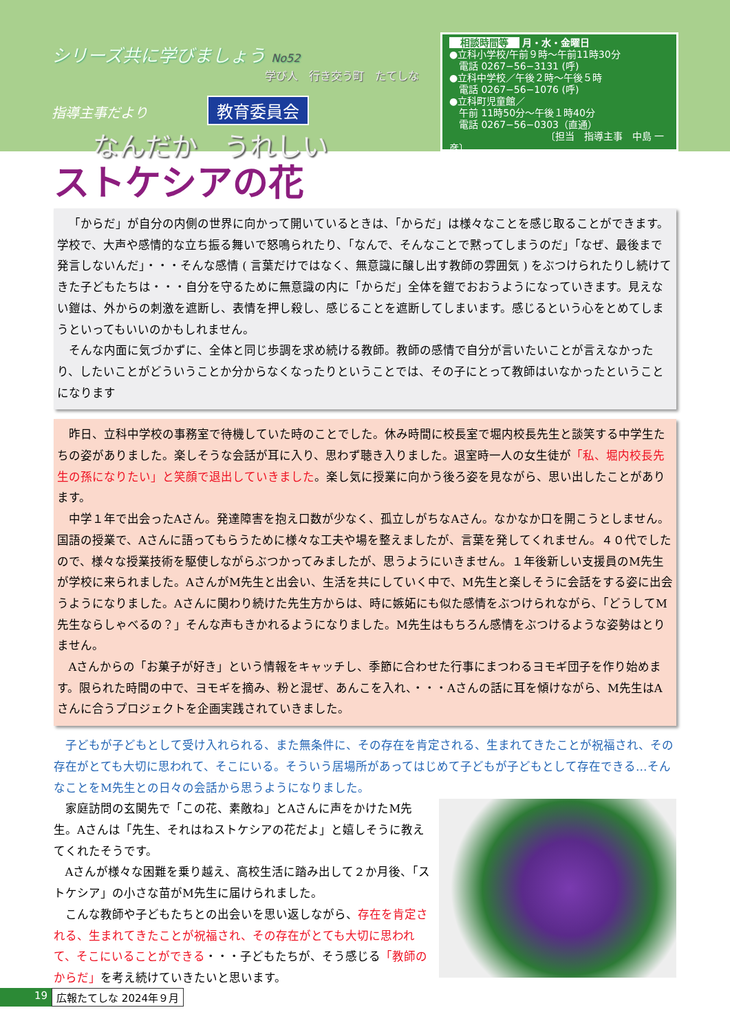シリーズ共に学びましょう No52
学び人　行き交う町　たてしな
指導主事だより 教育委員会
なんだか　うれしい
相談時間等 月・水・金曜日
●立科小学校/午前９時〜午前11時30分
　電話 0267−56−3131 (呼)
●立科中学校／午後２時〜午後５時
　電話 0267−56−1076 (呼)
●立科町児童館／
　午前 11時50分〜午後１時40分
　電話 0267−56−0303（直通）
〔担当　指導主事　中島 一彦〕
ストケシアの花
「からだ」が自分の内側の世界に向かって開いているときは､「からだ」は様々なことを感じ取ることができます。学校で、大声や感情的な立ち振る舞いで怒鳴られたり、「なんで、そんなことで黙ってしまうのだ」「なぜ、最後まで発言しないんだ」・・・そんな感情 ( 言葉だけではなく、無意識に醸し出す教師の雰囲気 ) をぶつけられたりし続けてきた子どもたちは・・・自分を守るために無意識の内に「からだ」全体を鎧でおおうようになっていきます。見えない鎧は、外からの刺激を遮断し、表情を押し殺し、感じることを遮断してしまいます。感じるという心をとめてしまうといってもいいのかもしれません。
そんな内面に気づかずに、全体と同じ歩調を求め続ける教師。教師の感情で自分が言いたいことが言えなかったり、したいことがどういうことか分からなくなったりということでは、その子にとって教師はいなかったということになります
昨日、立科中学校の事務室で待機していた時のことでした。休み時間に校長室で堀内校長先生と談笑する中学生たちの姿がありました。楽しそうな会話が耳に入り、思わず聴き入りました。退室時一人の女生徒が「私、堀内校長先生の孫になりたい」と笑顔で退出していきました。楽し気に授業に向かう後ろ姿を見ながら、思い出したことがあります。
中学１年で出会ったAさん。発達障害を抱え口数が少なく、孤立しがちなAさん。なかなか口を開こうとしません。国語の授業で、Aさんに語ってもらうために様々な工夫や場を整えましたが、言葉を発してくれません。４０代でしたので、様々な授業技術を駆使しながらぶつかってみましたが、思うようにいきません。１年後新しい支援員のM先生が学校に来られました。AさんがM先生と出会い、生活を共にしていく中で、M先生と楽しそうに会話をする姿に出会うようになりました。Aさんに関わり続けた先生方からは、時に嫉妬にも似た感情をぶつけられながら､「どうしてM先生ならしゃべるの？」そんな声もきかれるようになりました。M先生はもちろん感情をぶつけるような姿勢はとりません。
Aさんからの「お菓子が好き」という情報をキャッチし、季節に合わせた行事にまつわるヨモギ団子を作り始めます。限られた時間の中で、ヨモギを摘み、粉と混ぜ、あんこを入れ、・・・Aさんの話に耳を傾けながら、M先生はAさんに合うプロジェクトを企画実践されていきました。
子どもが子どもとして受け入れられる、また無条件に、その存在を肯定される、生まれてきたことが祝福され、その存在がとても大切に思われて、そこにいる。そういう居場所があってはじめて子どもが子どもとして存在できる…そんなことをM先生との日々の会話から思うようになりました。
家庭訪問の玄関先で「この花、素敵ね」とAさんに声をかけたM先生。Aさんは「先生、それはねストケシアの花だよ」と嬉しそうに教えてくれたそうです。
Aさんが様々な困難を乗り越え、高校生活に踏み出して２か月後、「ストケシア」の小さな苗がM先生に届けられました。
こんな教師や子どもたちとの出会いを思い返しながら、存在を肯定される、生まれてきたことが祝福され、その存在がとても大切に思われて、そこにいることができる・・・子どもたちが、そう感じる「教師のからだ」を考え続けていきたいと思います。
19 広報たてしな 2024年９月